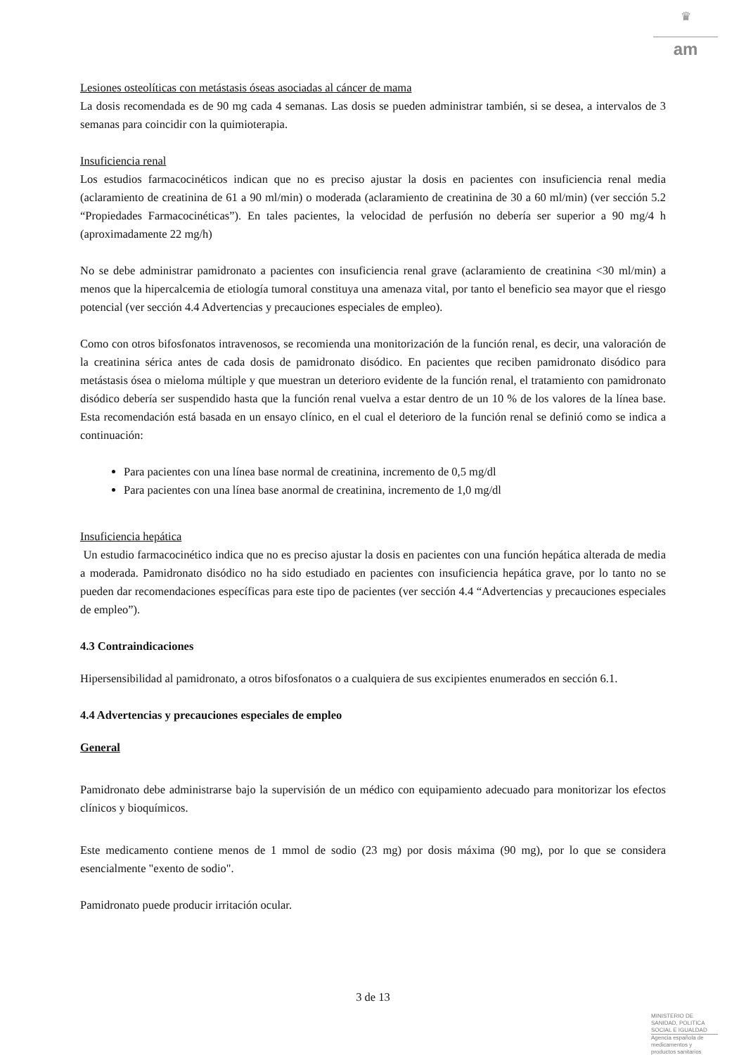♛
am
Lesiones osteolíticas con metástasis óseas asociadas al cáncer de mama
La dosis recomendada es de 90 mg cada 4 semanas. Las dosis se pueden administrar también, si se desea, a intervalos de 3 semanas para coincidir con la quimioterapia.
Insuficiencia renal
Los estudios farmacocinéticos indican que no es preciso ajustar la dosis en pacientes con insuficiencia renal media (aclaramiento de creatinina de 61 a 90 ml/min) o moderada (aclaramiento de creatinina de 30 a 60 ml/min) (ver sección 5.2 “Propiedades Farmacocinéticas”). En tales pacientes, la velocidad de perfusión no debería ser superior a 90 mg/4 h (aproximadamente 22 mg/h)
No se debe administrar pamidronato a pacientes con insuficiencia renal grave (aclaramiento de creatinina <30 ml/min) a menos que la hipercalcemia de etiología tumoral constituya una amenaza vital, por tanto el beneficio sea mayor que el riesgo potencial (ver sección 4.4 Advertencias y precauciones especiales de empleo).
Como con otros bifosfonatos intravenosos, se recomienda una monitorización de la función renal, es decir, una valoración de la creatinina sérica antes de cada dosis de pamidronato disódico. En pacientes que reciben pamidronato disódico para metástasis ósea o mieloma múltiple y que muestran un deterioro evidente de la función renal, el tratamiento con pamidronato disódico debería ser suspendido hasta que la función renal vuelva a estar dentro de un 10 % de los valores de la línea base. Esta recomendación está basada en un ensayo clínico, en el cual el deterioro de la función renal se definió como se indica a continuación:
Para pacientes con una línea base normal de creatinina, incremento de 0,5 mg/dl
Para pacientes con una línea base anormal de creatinina, incremento de 1,0 mg/dl
Insuficiencia hepática
Un estudio farmacocinético indica que no es preciso ajustar la dosis en pacientes con una función hepática alterada de media a moderada. Pamidronato disódico no ha sido estudiado en pacientes con insuficiencia hepática grave, por lo tanto no se pueden dar recomendaciones específicas para este tipo de pacientes (ver sección 4.4 “Advertencias y precauciones especiales de empleo”).
4.3 Contraindicaciones
Hipersensibilidad al pamidronato, a otros bifosfonatos o a cualquiera de sus excipientes enumerados en sección 6.1.
4.4 Advertencias y precauciones especiales de empleo
General
Pamidronato debe administrarse bajo la supervisión de un médico con equipamiento adecuado para monitorizar los efectos clínicos y bioquímicos.
Este medicamento contiene menos de 1 mmol de sodio (23 mg) por dosis máxima (90 mg), por lo que se considera esencialmente "exento de sodio".
Pamidronato puede producir irritación ocular.
3 de 13
MINISTERIO DE
SANIDAD, POLITICA
SOCIAL E IGUALDAD
Agencia española de
medicamentos y
productos sanitarios